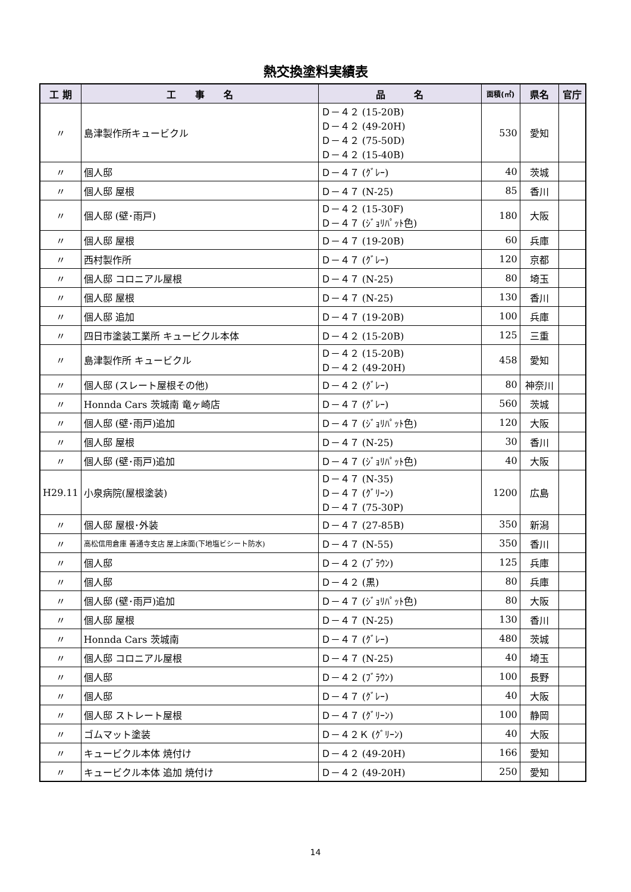熱交換塗料実績表
| 工 期 | 工 事 名 | 品 名 | 面積(㎡) | 県名 | 官庁 |
| --- | --- | --- | --- | --- | --- |
| 〃 | 島津製作所キュービクル | Ｄ－４２ (15-20B) Ｄ－４２ (49-20H) Ｄ－４２ (75-50D) Ｄ－４２ (15-40B) | 530 | 愛知 | |
| 〃 | 個人邸 | Ｄ－４７ (ｸﾞﾚｰ) | 40 | 茨城 | |
| 〃 | 個人邸 屋根 | Ｄ－４７ (N-25) | 85 | 香川 | |
| 〃 | 個人邸 (壁･雨戸) | Ｄ－４２ (15-30F) Ｄ－４７ (ｼﾞｮﾘﾊﾟｯﾄ色) | 180 | 大阪 | |
| 〃 | 個人邸 屋根 | Ｄ－４７ (19-20B) | 60 | 兵庫 | |
| 〃 | 西村製作所 | Ｄ－４７ (ｸﾞﾚｰ) | 120 | 京都 | |
| 〃 | 個人邸 コロニアル屋根 | Ｄ－４７ (N-25) | 80 | 埼玉 | |
| 〃 | 個人邸 屋根 | Ｄ－４７ (N-25) | 130 | 香川 | |
| 〃 | 個人邸 追加 | Ｄ－４７ (19-20B) | 100 | 兵庫 | |
| 〃 | 四日市塗装工業所 キュービクル本体 | Ｄ－４２ (15-20B) | 125 | 三重 | |
| 〃 | 島津製作所 キュービクル | Ｄ－４２ (15-20B) Ｄ－４２ (49-20H) | 458 | 愛知 | |
| 〃 | 個人邸 (スレート屋根その他) | Ｄ－４２ (ｸﾞﾚｰ) | 80 | 神奈川 | |
| 〃 | Honnda Cars 茨城南 竜ヶ崎店 | Ｄ－４７ (ｸﾞﾚｰ) | 560 | 茨城 | |
| 〃 | 個人邸 (壁･雨戸)追加 | Ｄ－４７ (ｼﾞｮﾘﾊﾟｯﾄ色) | 120 | 大阪 | |
| 〃 | 個人邸 屋根 | Ｄ－４７ (N-25) | 30 | 香川 | |
| 〃 | 個人邸 (壁･雨戸)追加 | Ｄ－４７ (ｼﾞｮﾘﾊﾟｯﾄ色) | 40 | 大阪 | |
| H29.11 | 小泉病院(屋根塗装) | Ｄ－４７ (N-35) Ｄ－４７ (ｸﾞﾘｰﾝ) Ｄ－４７ (75-30P) | 1200 | 広島 | |
| 〃 | 個人邸 屋根･外装 | Ｄ－４７ (27-85B) | 350 | 新潟 | |
| 〃 | 高松信用倉庫 善通寺支店 屋上床面(下地塩ビシート防水) | Ｄ－４７ (N-55) | 350 | 香川 | |
| 〃 | 個人邸 | Ｄ－４２ (ﾌﾞﾗｳﾝ) | 125 | 兵庫 | |
| 〃 | 個人邸 | Ｄ－４２ (黒) | 80 | 兵庫 | |
| 〃 | 個人邸 (壁･雨戸)追加 | Ｄ－４７ (ｼﾞｮﾘﾊﾟｯﾄ色) | 80 | 大阪 | |
| 〃 | 個人邸 屋根 | Ｄ－４７ (N-25) | 130 | 香川 | |
| 〃 | Honnda Cars 茨城南 | Ｄ－４７ (ｸﾞﾚｰ) | 480 | 茨城 | |
| 〃 | 個人邸 コロニアル屋根 | Ｄ－４７ (N-25) | 40 | 埼玉 | |
| 〃 | 個人邸 | Ｄ－４２ (ﾌﾞﾗｳﾝ) | 100 | 長野 | |
| 〃 | 個人邸 | Ｄ－４７ (ｸﾞﾚｰ) | 40 | 大阪 | |
| 〃 | 個人邸 ストレート屋根 | Ｄ－４７ (ｸﾞﾘｰﾝ) | 100 | 静岡 | |
| 〃 | ゴムマット塗装 | Ｄ－４２Ｋ (ｸﾞﾘｰﾝ) | 40 | 大阪 | |
| 〃 | キュービクル本体 焼付け | Ｄ－４２ (49-20H) | 166 | 愛知 | |
| 〃 | キュービクル本体 追加 焼付け | Ｄ－４２ (49-20H) | 250 | 愛知 | |
14